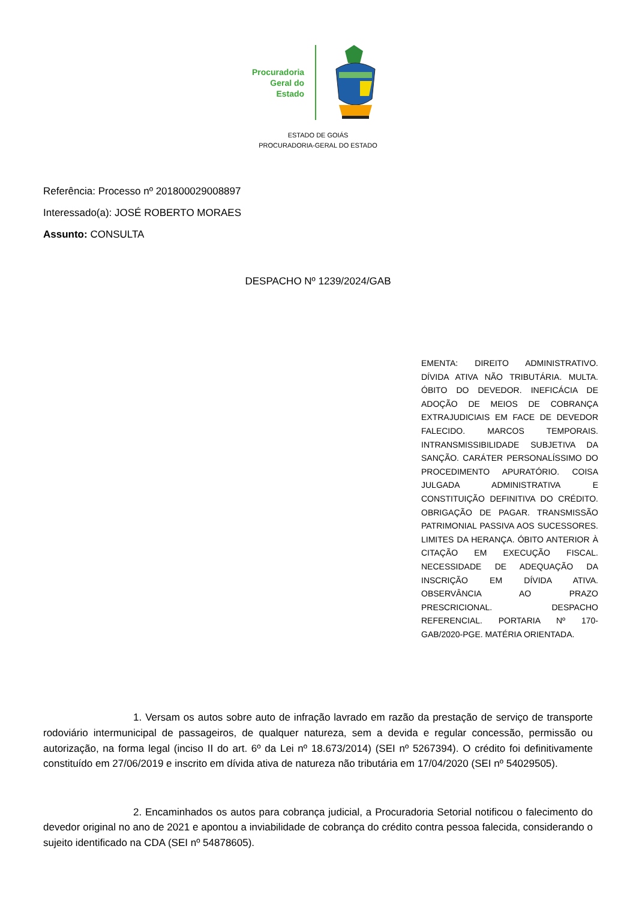Procuradoria
Geral do
Estado
ESTADO DE GOIÁS
PROCURADORIA-GERAL DO ESTADO
Referência: Processo nº 201800029008897
Interessado(a): JOSÉ ROBERTO MORAES
Assunto: CONSULTA
DESPACHO Nº 1239/2024/GAB
EMENTA: DIREITO ADMINISTRATIVO. DÍVIDA ATIVA NÃO TRIBUTÁRIA. MULTA. ÓBITO DO DEVEDOR. INEFICÁCIA DE ADOÇÃO DE MEIOS DE COBRANÇA EXTRAJUDICIAIS EM FACE DE DEVEDOR FALECIDO. MARCOS TEMPORAIS. INTRANSMISSIBILIDADE SUBJETIVA DA SANÇÃO. CARÁTER PERSONALÍSSIMO DO PROCEDIMENTO APURATÓRIO. COISA JULGADA ADMINISTRATIVA E CONSTITUIÇÃO DEFINITIVA DO CRÉDITO. OBRIGAÇÃO DE PAGAR. TRANSMISSÃO PATRIMONIAL PASSIVA AOS SUCESSORES. LIMITES DA HERANÇA. ÓBITO ANTERIOR À CITAÇÃO EM EXECUÇÃO FISCAL. NECESSIDADE DE ADEQUAÇÃO DA INSCRIÇÃO EM DÍVIDA ATIVA. OBSERVÂNCIA AO PRAZO PRESCRICIONAL. DESPACHO REFERENCIAL. PORTARIA Nº 170-GAB/2020-PGE. MATÉRIA ORIENTADA.
1. Versam os autos sobre auto de infração lavrado em razão da prestação de serviço de transporte rodoviário intermunicipal de passageiros, de qualquer natureza, sem a devida e regular concessão, permissão ou autorização, na forma legal (inciso II do art. 6º da Lei nº 18.673/2014) (SEI nº 5267394). O crédito foi definitivamente constituído em 27/06/2019 e inscrito em dívida ativa de natureza não tributária em 17/04/2020 (SEI nº 54029505).
2. Encaminhados os autos para cobrança judicial, a Procuradoria Setorial notificou o falecimento do devedor original no ano de 2021 e apontou a inviabilidade de cobrança do crédito contra pessoa falecida, considerando o sujeito identificado na CDA (SEI nº 54878605).